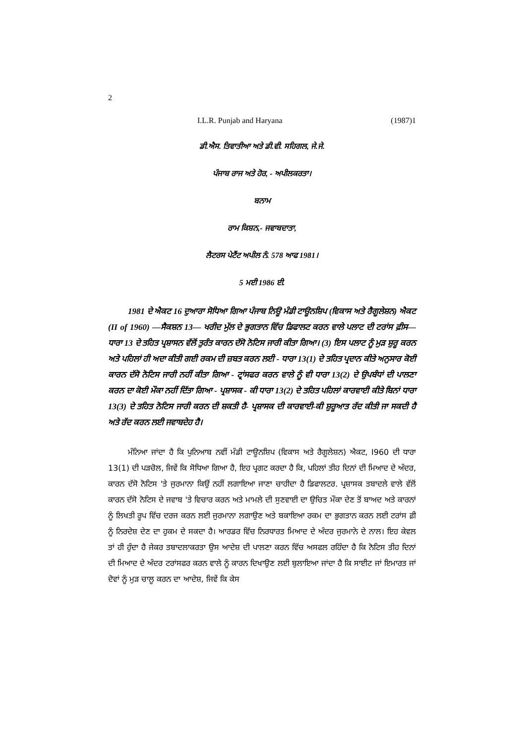2
I.L.R. Punjab and Haryana (1987)1
ਡੀ.ਐਸ. ਤਿਵਾਤੀਆ ਅਤੇ ਡੀ.ਵੀ. ਸਹਿਗਲ, ਜੇ.ਜੇ.
ਪੰਜਾਬ ਰਾਜ ਅਤੇ ਹੋਰ, - ਅਪੀਲਕਰਤਾ।
ਬਨਾਮ
ਰਾਮ ਕਿਸ਼ਨ,- ਜਵਾਬਦਾਤਾ,
ਲੈਟਰਸ ਪੇਟੈਂਟ ਅਪੀਲ ਨੰ. 578 ਆਫ 1981।
5 ਮਈ 1986 ਈ.
1981 ਦੇ ਐਕਟ 16 ਦੁਆਰਾ ਸੋਧਿਆ ਗਿਆ ਪੰਜਾਬ ਨਿਊ ਮੰਡੀ ਟਾਊਨਸ਼ਿਪ (ਵਿਕਾਸ ਅਤੇ ਰੈਗੂਲੇਸ਼ਨ) ਐਕਟ (II of 1960) —ਸੈਕਸ਼ਨ 13— ਖਰੀਦ ਮੁੱਲ ਦੇ ਭੁਗਤਾਨ ਵਿੱਚ ਡਿਫਾਲਟ ਕਰਨ ਵਾਲੇ ਪਲਾਟ ਦੀ ਟਰਾਂਸ ਫ਼ੀਸ— ਧਾਰਾ 13 ਦੇ ਤਹਿਤ ਪ੍ਰਸ਼ਾਸਨ ਵੱਲੋਂ ਤੁਰੰਤ ਕਾਰਨ ਦੱਸੋ ਨੋਟਿਸ ਜਾਰੀ ਕੀਤਾ ਗਿਆ। (3) ਇਸ ਪਲਾਟ ਨੂੰ ਮੁੜ ਸ਼ੁਰੂ ਕਰਨ ਅਤੇ ਪਹਿਲਾਂ ਹੀ ਅਦਾ ਕੀਤੀ ਗਈ ਰਕਮ ਦੀ ਜ਼ਬਤ ਕਰਨ ਲਈ - ਧਾਰਾ 13(1) ਦੇ ਤਹਿਤ ਪ੍ਰਦਾਨ ਕੀਤੇ ਅਨੁਸਾਰ ਕੋਈ ਕਾਰਨ ਦੱਸੋ ਨੋਟਿਸ ਜਾਰੀ ਨਹੀਂ ਕੀਤਾ ਗਿਆ - ਟ੍ਰਾਂਸਫਰ ਕਰਨ ਵਾਲੇ ਨੂੰ ਵੀ ਧਾਰਾ 13(2) ਦੇ ਉਪਬੰਧਾਂ ਦੀ ਪਾਲਣਾ ਕਰਨ ਦਾ ਕੋਈ ਮੌਕਾ ਨਹੀਂ ਦਿੱਤਾ ਗਿਆ - ਪ੍ਰਸ਼ਾਸਕ - ਕੀ ਧਾਰਾ 13(2) ਦੇ ਤਹਿਤ ਪਹਿਲਾਂ ਕਾਰਵਾਈ ਕੀਤੇ ਬਿਨਾਂ ਧਾਰਾ 13(3) ਦੇ ਤਹਿਤ ਨੋਟਿਸ ਜਾਰੀ ਕਰਨ ਦੀ ਸ਼ਕਤੀ ਹੈ- ਪ੍ਰਸ਼ਾਸਕ ਦੀ ਕਾਰਵਾਈ-ਕੀ ਸ਼ੁਰੂਆਤ ਰੱਦ ਕੀਤੀ ਜਾ ਸਕਦੀ ਹੈ ਅਤੇ ਰੱਦ ਕਰਨ ਲਈ ਜਵਾਬਦੇਹ ਹੈ।
ਮੰਨਿਆ ਜਾਂਦਾ ਹੈ ਕਿ ਪੁਨਿਆਬ ਨਵੀਂ ਮੰਡੀ ਟਾਊਨਸ਼ਿਪ (ਵਿਕਾਸ ਅਤੇ ਰੈਗੂਲੇਸ਼ਨ) ਐਕਟ, I960 ਦੀ ਧਾਰਾ 13(1) ਦੀ ਪੜਚੋਲ, ਜਿਵੇਂ ਕਿ ਸੋਧਿਆ ਗਿਆ ਹੈ, ਇਹ ਪ੍ਰਗਟ ਕਰਦਾ ਹੈ ਕਿ, ਪਹਿਲਾਂ ਤੀਹ ਦਿਨਾਂ ਦੀ ਮਿਆਦ ਦੇ ਅੰਦਰ, ਕਾਰਨ ਦੱਸੋ ਨੋਟਿਸ 'ਤੇ ਜੁਰਮਾਨਾ ਕਿਉਂ ਨਹੀਂ ਲਗਾਇਆ ਜਾਣਾ ਚਾਹੀਦਾ ਹੈ ਡਿਫਾਲਟਰ. ਪ੍ਰਸ਼ਾਸਕ ਤਬਾਦਲੇ ਵਾਲੇ ਵੱਲੋਂ ਕਾਰਨ ਦੱਸੋ ਨੋਟਿਸ ਦੇ ਜਵਾਬ 'ਤੇ ਵਿਚਾਰ ਕਰਨ ਅਤੇ ਮਾਮਲੇ ਦੀ ਸੁਣਵਾਈ ਦਾ ਉਚਿਤ ਮੌਕਾ ਦੇਣ ਤੋਂ ਬਾਅਦ ਅਤੇ ਕਾਰਨਾਂ ਨੂੰ ਲਿਖਤੀ ਰੂਪ ਵਿੱਚ ਦਰਜ ਕਰਨ ਲਈ ਜੁਰਮਾਨਾ ਲਗਾਉਣ ਅਤੇ ਬਕਾਇਆ ਰਕਮ ਦਾ ਭੁਗਤਾਨ ਕਰਨ ਲਈ ਟਰਾਂਸ ਫ਼ੀ ਨੂੰ ਨਿਰਦੇਸ਼ ਦੇਣ ਦਾ ਹੁਕਮ ਦੇ ਸਕਦਾ ਹੈ। ਆਰਡਰ ਵਿੱਚ ਨਿਰਧਾਰਤ ਮਿਆਦ ਦੇ ਅੰਦਰ ਜੁਰਮਾਨੇ ਦੇ ਨਾਲ। ਇਹ ਕੇਵਲ ਤਾਂ ਹੀ ਹੁੰਦਾ ਹੈ ਜੇਕਰ ਤਬਾਦਲਾਕਰਤਾ ਉਸ ਆਦੇਸ਼ ਦੀ ਪਾਲਣਾ ਕਰਨ ਵਿੱਚ ਅਸਫਲ ਰਹਿੰਦਾ ਹੈ ਕਿ ਨੋਟਿਸ ਤੀਹ ਦਿਨਾਂ ਦੀ ਮਿਆਦ ਦੇ ਅੰਦਰ ਟਰਾਂਸਫਰ ਕਰਨ ਵਾਲੇ ਨੂੰ ਕਾਰਨ ਦਿਖਾਉਣ ਲਈ ਬੁਲਾਇਆ ਜਾਂਦਾ ਹੈ ਕਿ ਸਾਈਟ ਜਾਂ ਇਮਾਰਤ ਜਾਂ ਦੋਵਾਂ ਨੂੰ ਮੁੜ ਚਾਲੂ ਕਰਨ ਦਾ ਆਦੇਸ਼, ਜਿਵੇਂ ਕਿ ਕੇਸ